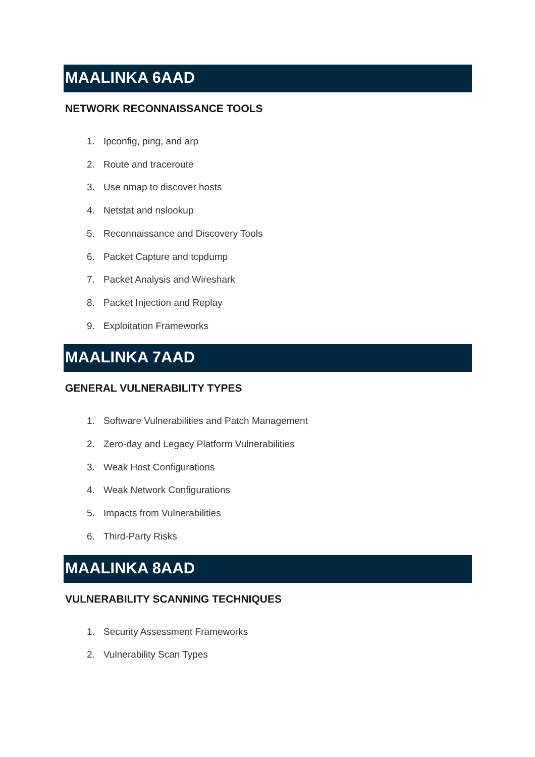MAALINKA 6AAD
NETWORK RECONNAISSANCE TOOLS
1. Ipconfig, ping, and arp
2. Route and traceroute
3. Use nmap to discover hosts
4. Netstat and nslookup
5. Reconnaissance and Discovery Tools
6. Packet Capture and tcpdump
7. Packet Analysis and Wireshark
8. Packet Injection and Replay
9. Exploitation Frameworks
MAALINKA 7AAD
GENERAL VULNERABILITY TYPES
1. Software Vulnerabilities and Patch Management
2. Zero-day and Legacy Platform Vulnerabilities
3. Weak Host Configurations
4. Weak Network Configurations
5. Impacts from Vulnerabilities
6. Third-Party Risks
MAALINKA 8AAD
VULNERABILITY SCANNING TECHNIQUES
1. Security Assessment Frameworks
2. Vulnerability Scan Types